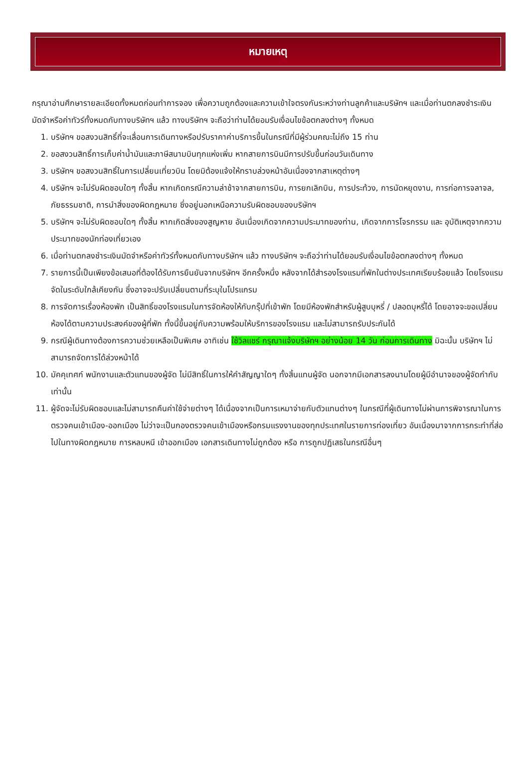หมายเหตุ
กรุณาอ่านศึกษารายละเอียดทั้งหมดก่อนทำการจอง เพื่อความถูกต้องและความเข้าใจตรงกันระหว่างท่านลูกค้าและบริษัทฯ และเมื่อท่านตกลงชำระเงินมัดจำหรือค่าทัวร์ทั้งหมดกับทางบริษัทฯ แล้ว ทางบริษัทฯ จะถือว่าท่านได้ยอมรับเงื่อนไขข้อตกลงต่างๆ ทั้งหมด
1. บริษัทฯ ขอสงวนสิทธิ์ที่จะเลื่อนการเดินทางหรือปรับราคาค่าบริการขึ้นในกรณีที่มีผู้ร่วมคณะไม่ถึง 15 ท่าน
2. ขอสงวนสิทธิ์การเก็บค่าน้ำมันและภาษีสนามบินทุกแห่งเพิ่ม หากสายการบินมีการปรับขึ้นก่อนวันเดินทาง
3. บริษัทฯ ขอสงวนสิทธิ์ในการเปลี่ยนเที่ยวบิน โดยมิต้องแจ้งให้ทราบล่วงหน้าอันเนื่องจากสาเหตุต่างๆ
4. บริษัทฯ จะไม่รับผิดชอบใดๆ ทั้งสิ้น หากเกิดกรณีความล่าช้าจากสายการบิน, การยกเลิกบิน, การประท้วง, การนัดหยุดงาน, การก่อการจลาจล, ภัยธรรมชาติ, การนำสิ่งของผิดกฎหมาย ซึ่งอยู่นอกเหนือความรับผิดชอบของบริษัทฯ
5. บริษัทฯ จะไม่รับผิดชอบใดๆ ทั้งสิ้น หากเกิดสิ่งของสูญหาย อันเนื่องเกิดจากความประมาทของท่าน, เกิดจากการโจรกรรม และ อุบัติเหตุจากความประมาทของนักท่องเที่ยวเอง
6. เมื่อท่านตกลงชำระเงินมัดจำหรือค่าทัวร์ทั้งหมดกับทางบริษัทฯ แล้ว ทางบริษัทฯ จะถือว่าท่านได้ยอมรับเงื่อนไขข้อตกลงต่างๆ ทั้งหมด
7. รายการนี้เป็นเพียงข้อเสนอที่ต้องได้รับการยืนยันจากบริษัทฯ อีกครั้งหนึ่ง หลังจากได้สำรองโรงแรมที่พักในต่างประเทศเรียบร้อยแล้ว โดยโรงแรมจัดในระดับใกล้เคียงกัน ซึ่งอาจจะปรับเปลี่ยนตามที่ระบุในโปรแกรม
8. การจัดการเรื่องห้องพัก เป็นสิทธิ์ของโรงแรมในการจัดห้องให้กับกรุ๊ปที่เข้าพัก โดยมีห้องพักสำหรับผู้สูบบุหรี่ / ปลอดบุหรี่ได้ โดยอาจจะขอเปลี่ยนห้องได้ตามความประสงค์ของผู้ที่พัก ทั้งนี้ขึ้นอยู่กับความพร้อมให้บริการของโรงแรม และไม่สามารถรับประกันได้
9. กรณีผู้เดินทางต้องการความช่วยเหลือเป็นพิเศษ อาทิเช่น ใช้วิลแชร์ กรุณาแจ้งบริษัทฯ อย่างน้อย 14 วัน ก่อนการเดินทาง มิฉะนั้น บริษัทฯ ไม่สามารถจัดการได้ล่วงหน้าได้
10. มัคคุเทศก์ พนักงานและตัวแทนของผู้จัด ไม่มีสิทธิ์ในการให้คำสัญญาใดๆ ทั้งสิ้นแทนผู้จัด นอกจากมีเอกสารลงนามโดยผู้มีอำนาจของผู้จัดกำกับเท่านั้น
11. ผู้จัดจะไม่รับผิดชอบและไม่สามารถคืนค่าใช้จ่ายต่างๆ ได้เนื่องจากเป็นการเหมาจ่ายกับตัวแทนต่างๆ ในกรณีที่ผู้เดินทางไม่ผ่านการพิจารณาในการตรวจคนเข้าเมือง-ออกเมือง ไม่ว่าจะเป็นกองตรวจคนเข้าเมืองหรือกรมแรงงานของทุกประเทศในรายการท่องเที่ยว อันเนื่องมาจากการกระทำที่ส่อไปในทางผิดกฎหมาย การหลบหนี เข้าออกเมือง เอกสารเดินทางไม่ถูกต้อง หรือ การถูกปฏิเสธในกรณีอื่นๆ